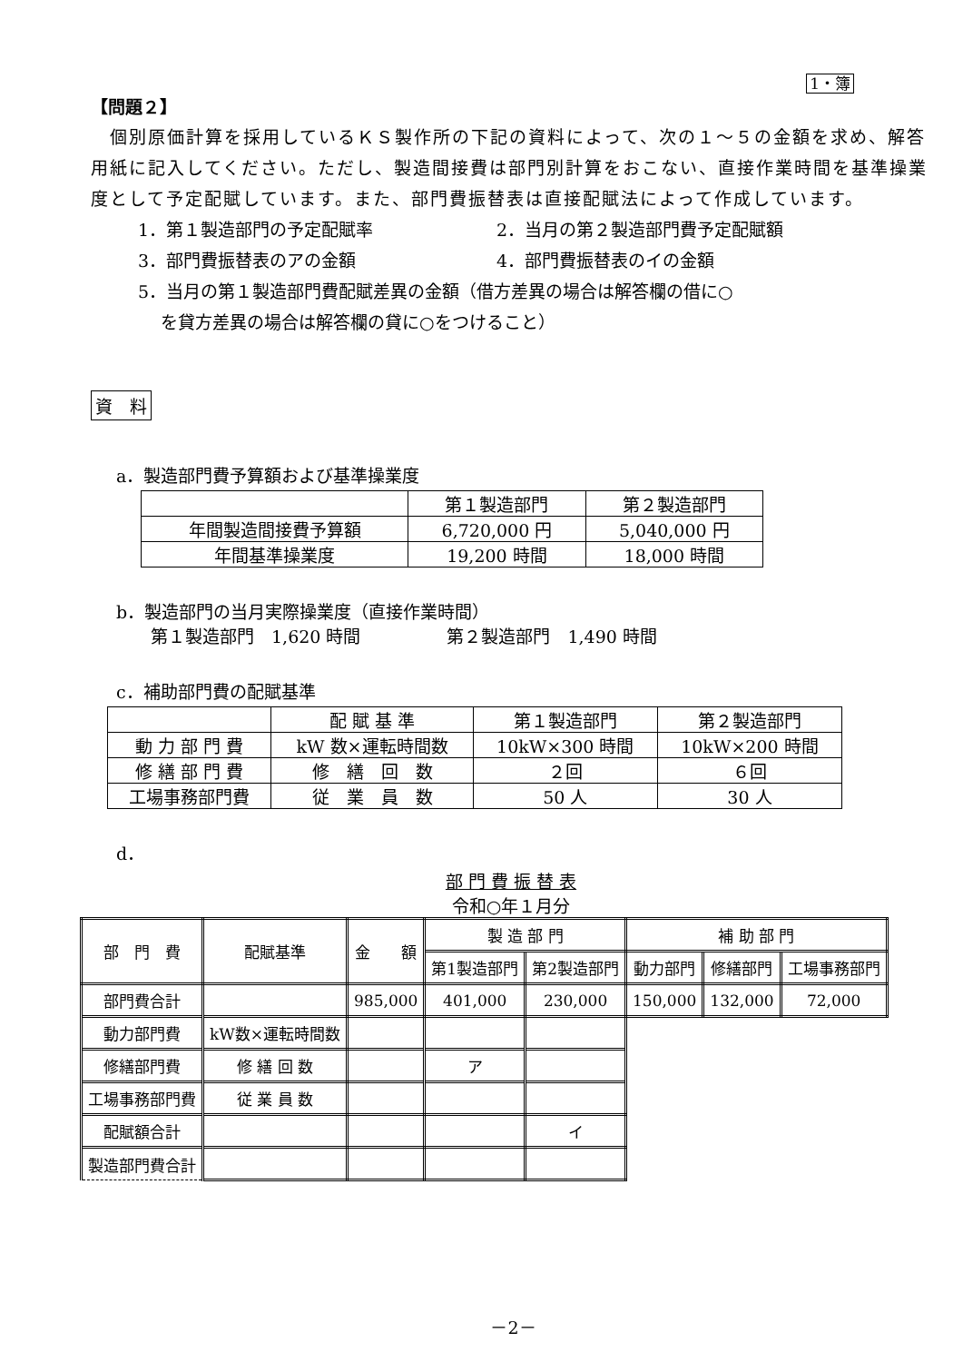1・簿
【問題２】
　個別原価計算を採用しているＫＳ製作所の下記の資料によって、次の１～５の金額を求め、解答用紙に記入してください。ただし、製造間接費は部門別計算をおこない、直接作業時間を基準操業度として予定配賦しています。また、部門費振替表は直接配賦法によって作成しています。
1．第１製造部門の予定配賦率 2．当月の第２製造部門費予定配賦額
3．部門費振替表のアの金額 4．部門費振替表のイの金額
5．当月の第１製造部門費配賦差異の金額（借方差異の場合は解答欄の借に○
　 を貸方差異の場合は解答欄の貸に○をつけること）
資　料
a．製造部門費予算額および基準操業度
| | 第１製造部門 | 第２製造部門 |
| --- | --- | --- |
| 年間製造間接費予算額 | 6,720,000 円 | 5,040,000 円 |
| 年間基準操業度 | 19,200 時間 | 18,000 時間 |
b．製造部門の当月実際操業度（直接作業時間）
　　第１製造部門　1,620 時間　　　　　第２製造部門　1,490 時間
c．補助部門費の配賦基準
| | 配 賦 基 準 | 第１製造部門 | 第２製造部門 |
| --- | --- | --- | --- |
| 動 力 部 門 費 | kW 数×運転時間数 | 10kW×300 時間 | 10kW×200 時間 |
| 修 繕 部 門 費 | 修 繕 回 数 | ２回 | ６回 |
| 工場事務部門費 | 従 業 員 数 | 50 人 | 30 人 |
d．
部 門 費 振 替 表
令和○年１月分
| 部 門 費 | 配賦基準 | 金 額 | 製 造 部 門 | | 補 助 部 門 | | |
| --- | --- | --- | --- | --- | --- | --- | --- |
| | | | 第1製造部門 | 第2製造部門 | 動力部門 | 修繕部門 | 工場事務部門 |
| 部門費合計 | | 985,000 | 401,000 | 230,000 | 150,000 | 132,000 | 72,000 |
| 動力部門費 | kW数×運転時間数 | | | | | | |
| 修繕部門費 | 修 繕 回 数 | | ア | | | | |
| 工場事務部門費 | 従 業 員 数 | | | | | | |
| 配賦額合計 | | | | イ | | | |
| 製造部門費合計 | | | | | | | |
－2－